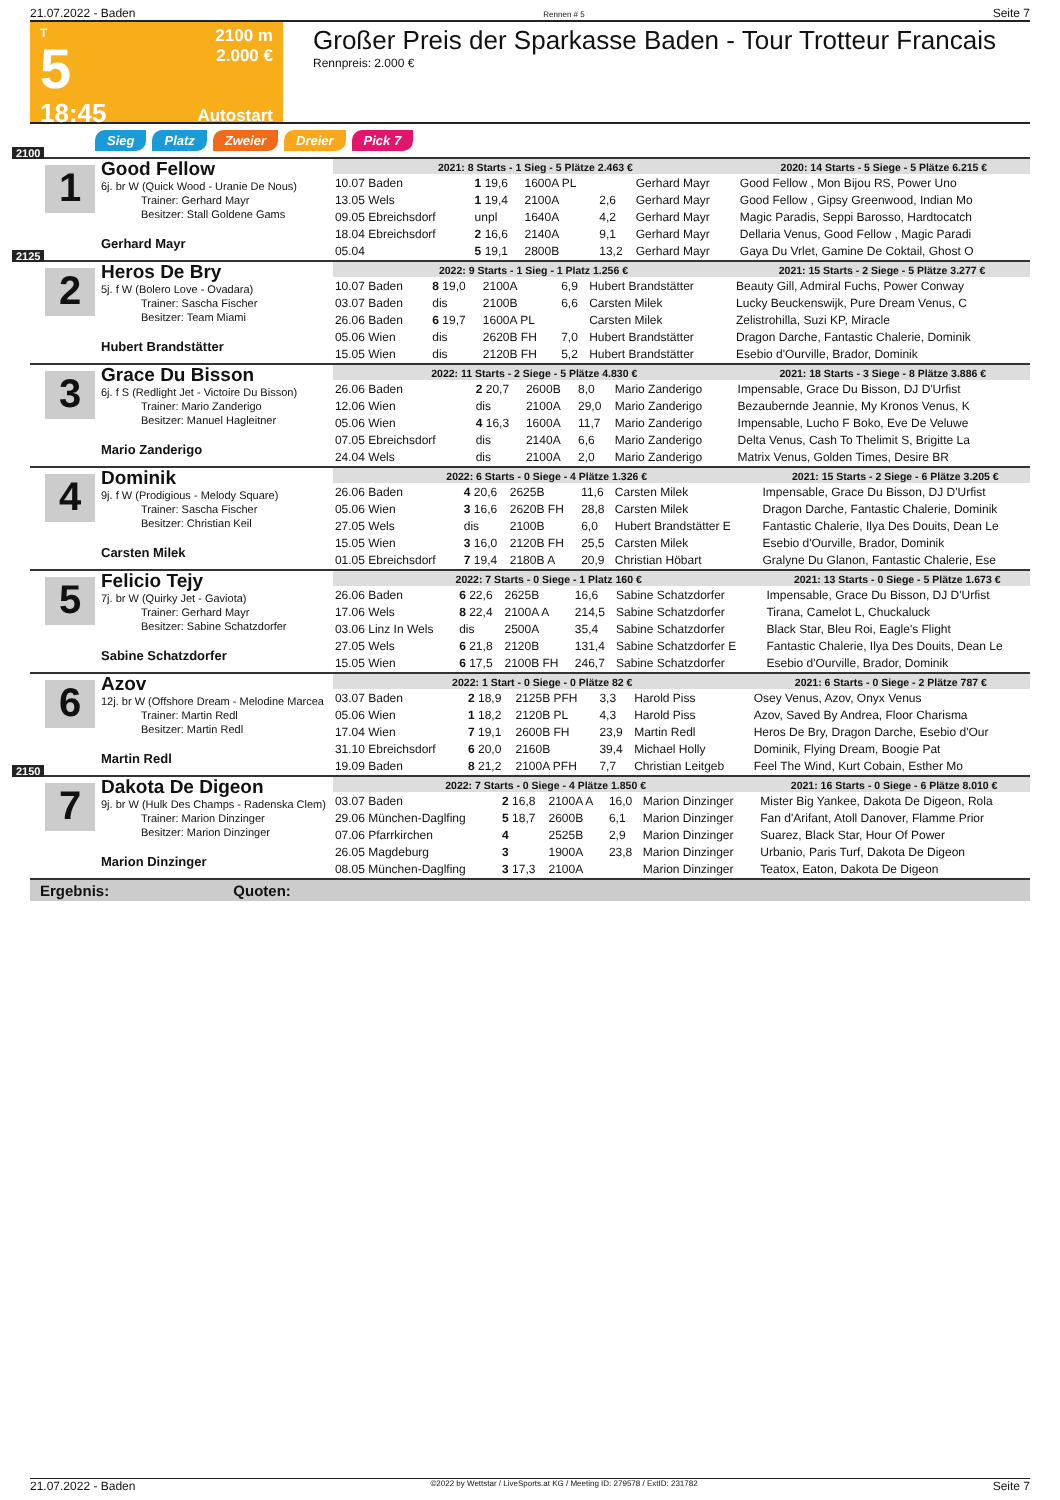21.07.2022 - Baden Rennen # 5 Seite 7
T
5
18:45
2100 m
2.000 €
Autostart
Großer Preis der Sparkasse Baden - Tour Trotteur Francais
Rennpreis: 2.000 €
Sieg Platz Zweier Dreier Pick 7
2100
1
Good Fellow
6j. br W (Quick Wood - Uranie De Nous)
Trainer: Gerhard Mayr
Besitzer: Stall Goldene Gams
Gerhard Mayr
| 2021: 8 Starts - 1 Sieg - 5 Plätze 2.463 € | | | | | 2020: 14 Starts - 5 Siege - 5 Plätze 6.215 € |
| --- | --- | --- | --- | --- | --- |
| 10.07 Baden | 1 19,6 | 1600A PL | | Gerhard Mayr | Good Fellow , Mon Bijou RS, Power Uno |
| 13.05 Wels | 1 19,4 | 2100A | 2,6 | Gerhard Mayr | Good Fellow , Gipsy Greenwood, Indian Mo |
| 09.05 Ebreichsdorf | unpl | 1640A | 4,2 | Gerhard Mayr | Magic Paradis, Seppi Barosso, Hardtocatch |
| 18.04 Ebreichsdorf | 2 16,6 | 2140A | 9,1 | Gerhard Mayr | Dellaria Venus, Good Fellow , Magic Paradi |
| 05.04 | 5 19,1 | 2800B | 13,2 | Gerhard Mayr | Gaya Du Vrlet, Gamine De Coktail, Ghost O |
2125
2
Heros De Bry
5j. f W (Bolero Love - Ovadara)
Trainer: Sascha Fischer
Besitzer: Team Miami
Hubert Brandstätter
| 2022: 9 Starts - 1 Sieg - 1 Platz 1.256 € | | | | | 2021: 15 Starts - 2 Siege - 5 Plätze 3.277 € |
| --- | --- | --- | --- | --- | --- |
| 10.07 Baden | 8 19,0 | 2100A | 6,9 | Hubert Brandstätter | Beauty Gill, Admiral Fuchs, Power Conway |
| 03.07 Baden | dis | 2100B | 6,6 | Carsten Milek | Lucky Beuckenswijk, Pure Dream Venus, C |
| 26.06 Baden | 6 19,7 | 1600A PL | | Carsten Milek | Zelistrohilla, Suzi KP, Miracle |
| 05.06 Wien | dis | 2620B FH | 7,0 | Hubert Brandstätter | Dragon Darche, Fantastic Chalerie, Dominik |
| 15.05 Wien | dis | 2120B FH | 5,2 | Hubert Brandstätter | Esebio d'Ourville, Brador, Dominik |
3
Grace Du Bisson
6j. f S (Redlight Jet - Victoire Du Bisson)
Trainer: Mario Zanderigo
Besitzer: Manuel Hagleitner
Mario Zanderigo
| 2022: 11 Starts - 2 Siege - 5 Plätze 4.830 € | | | | | 2021: 18 Starts - 3 Siege - 8 Plätze 3.886 € |
| --- | --- | --- | --- | --- | --- |
| 26.06 Baden | 2 20,7 | 2600B | 8,0 | Mario Zanderigo | Impensable, Grace Du Bisson, DJ D'Urfist |
| 12.06 Wien | dis | 2100A | 29,0 | Mario Zanderigo | Bezaubernde Jeannie, My Kronos Venus, K |
| 05.06 Wien | 4 16,3 | 1600A | 11,7 | Mario Zanderigo | Impensable, Lucho F Boko, Eve De Veluwe |
| 07.05 Ebreichsdorf | dis | 2140A | 6,6 | Mario Zanderigo | Delta Venus, Cash To Thelimit S, Brigitte La |
| 24.04 Wels | dis | 2100A | 2,0 | Mario Zanderigo | Matrix Venus, Golden Times, Desire BR |
4
Dominik
9j. f W (Prodigious - Melody Square)
Trainer: Sascha Fischer
Besitzer: Christian Keil
Carsten Milek
| 2022: 6 Starts - 0 Siege - 4 Plätze 1.326 € | | | | | 2021: 15 Starts - 2 Siege - 6 Plätze 3.205 € |
| --- | --- | --- | --- | --- | --- |
| 26.06 Baden | 4 20,6 | 2625B | 11,6 | Carsten Milek | Impensable, Grace Du Bisson, DJ D'Urfist |
| 05.06 Wien | 3 16,6 | 2620B FH | 28,8 | Carsten Milek | Dragon Darche, Fantastic Chalerie, Dominik |
| 27.05 Wels | dis | 2100B | 6,0 | Hubert Brandstätter E | Fantastic Chalerie, Ilya Des Douits, Dean Le |
| 15.05 Wien | 3 16,0 | 2120B FH | 25,5 | Carsten Milek | Esebio d'Ourville, Brador, Dominik |
| 01.05 Ebreichsdorf | 7 19,4 | 2180B A | 20,9 | Christian Höbart | Gralyne Du Glanon, Fantastic Chalerie, Ese |
5
Felicio Tejy
7j. br W (Quirky Jet - Gaviota)
Trainer: Gerhard Mayr
Besitzer: Sabine Schatzdorfer
Sabine Schatzdorfer
| 2022: 7 Starts - 0 Siege - 1 Platz 160 € | | | | | 2021: 13 Starts - 0 Siege - 5 Plätze 1.673 € |
| --- | --- | --- | --- | --- | --- |
| 26.06 Baden | 6 22,6 | 2625B | 16,6 | Sabine Schatzdorfer | Impensable, Grace Du Bisson, DJ D'Urfist |
| 17.06 Wels | 8 22,4 | 2100A A | 214,5 | Sabine Schatzdorfer | Tirana, Camelot L, Chuckaluck |
| 03.06 Linz In Wels | dis | 2500A | 35,4 | Sabine Schatzdorfer | Black Star, Bleu Roi, Eagle's Flight |
| 27.05 Wels | 6 21,8 | 2120B | 131,4 | Sabine Schatzdorfer E | Fantastic Chalerie, Ilya Des Douits, Dean Le |
| 15.05 Wien | 6 17,5 | 2100B FH | 246,7 | Sabine Schatzdorfer | Esebio d'Ourville, Brador, Dominik |
6
Azov
12j. br W (Offshore Dream - Melodine Marcea
Trainer: Martin Redl
Besitzer: Martin Redl
Martin Redl
| 2022: 1 Start - 0 Siege - 0 Plätze 82 € | | | | | 2021: 6 Starts - 0 Siege - 2 Plätze 787 € |
| --- | --- | --- | --- | --- | --- |
| 03.07 Baden | 2 18,9 | 2125B PFH | 3,3 | Harold Piss | Osey Venus, Azov, Onyx Venus |
| 05.06 Wien | 1 18,2 | 2120B PL | 4,3 | Harold Piss | Azov, Saved By Andrea, Floor Charisma |
| 17.04 Wien | 7 19,1 | 2600B FH | 23,9 | Martin Redl | Heros De Bry, Dragon Darche, Esebio d'Our |
| 31.10 Ebreichsdorf | 6 20,0 | 2160B | 39,4 | Michael Holly | Dominik, Flying Dream, Boogie Pat |
| 19.09 Baden | 8 21,2 | 2100A PFH | 7,7 | Christian Leitgeb | Feel The Wind, Kurt Cobain, Esther Mo |
2150
7
Dakota De Digeon
9j. br W (Hulk Des Champs - Radenska Clem)
Trainer: Marion Dinzinger
Besitzer: Marion Dinzinger
Marion Dinzinger
| 2022: 7 Starts - 0 Siege - 4 Plätze 1.850 € | | | | | 2021: 16 Starts - 0 Siege - 6 Plätze 8.010 € |
| --- | --- | --- | --- | --- | --- |
| 03.07 Baden | 2 16,8 | 2100A A | 16,0 | Marion Dinzinger | Mister Big Yankee, Dakota De Digeon, Rola |
| 29.06 München-Daglfing | 5 18,7 | 2600B | 6,1 | Marion Dinzinger | Fan d'Arifant, Atoll Danover, Flamme Prior |
| 07.06 Pfarrkirchen | 4 | 2525B | 2,9 | Marion Dinzinger | Suarez, Black Star, Hour Of Power |
| 26.05 Magdeburg | 3 | 1900A | 23,8 | Marion Dinzinger | Urbanio, Paris Turf, Dakota De Digeon |
| 08.05 München-Daglfing | 3 17,3 | 2100A | | Marion Dinzinger | Teatox, Eaton, Dakota De Digeon |
Ergebnis: Quoten:
21.07.2022 - Baden ©2022 by Wettstar / LiveSports.at KG / Meeting ID: 279578 / ExtID: 231782 Seite 7